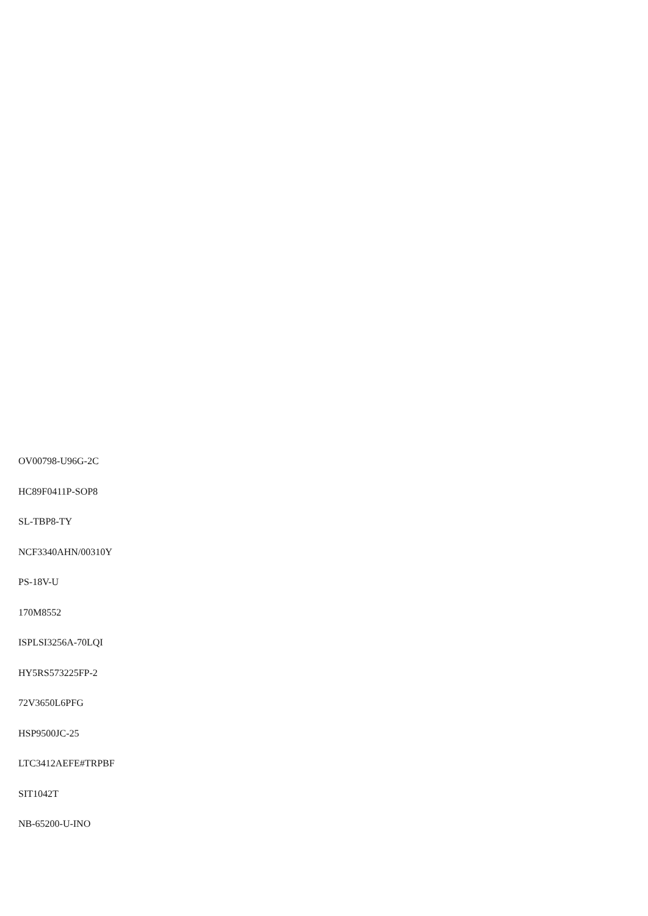OV00798-U96G-2C
HC89F0411P-SOP8
SL-TBP8-TY
NCF3340AHN/00310Y
PS-18V-U
170M8552
ISPLSI3256A-70LQI
HY5RS573225FP-2
72V3650L6PFG
HSP9500JC-25
LTC3412AEFE#TRPBF
SIT1042T
NB-65200-U-INO